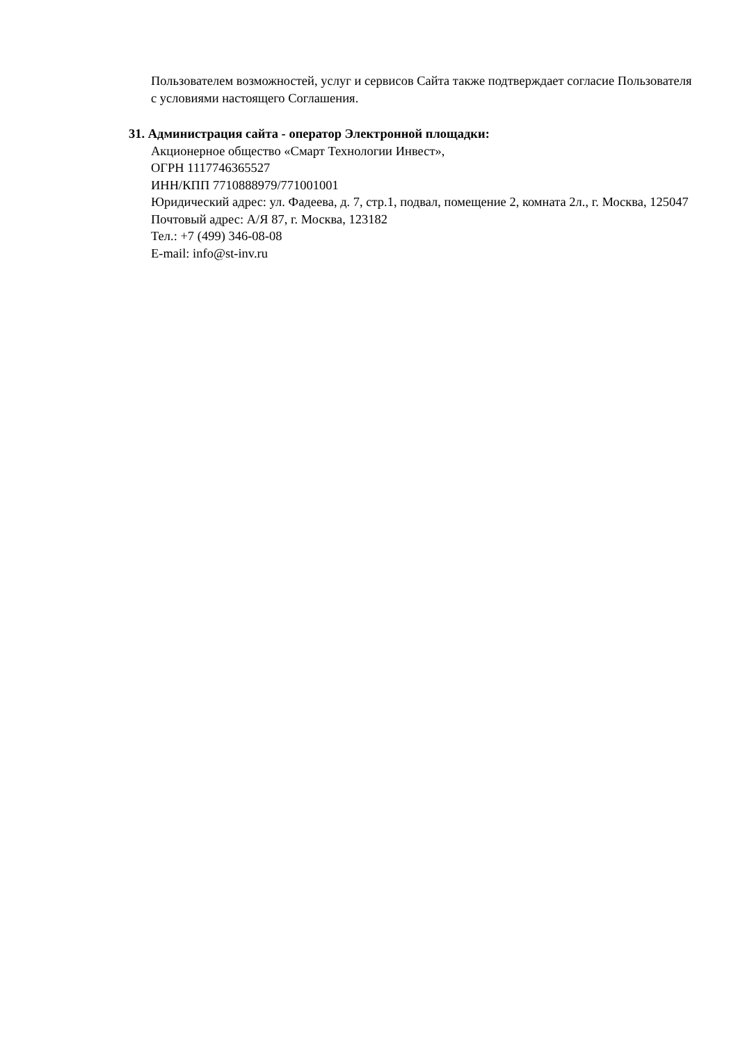Пользователем возможностей, услуг и сервисов Сайта также подтверждает согласие Пользователя с условиями настоящего Соглашения.
31. Администрация сайта - оператор Электронной площадки:
Акционерное общество «Смарт Технологии Инвест»,
ОГРН 1117746365527
ИНН/КПП 7710888979/771001001
Юридический адрес: ул. Фадеева, д. 7, стр.1, подвал, помещение 2, комната 2л., г. Москва, 125047
Почтовый адрес: А/Я 87, г. Москва, 123182
Тел.: +7 (499) 346-08-08
E-mail: info@st-inv.ru